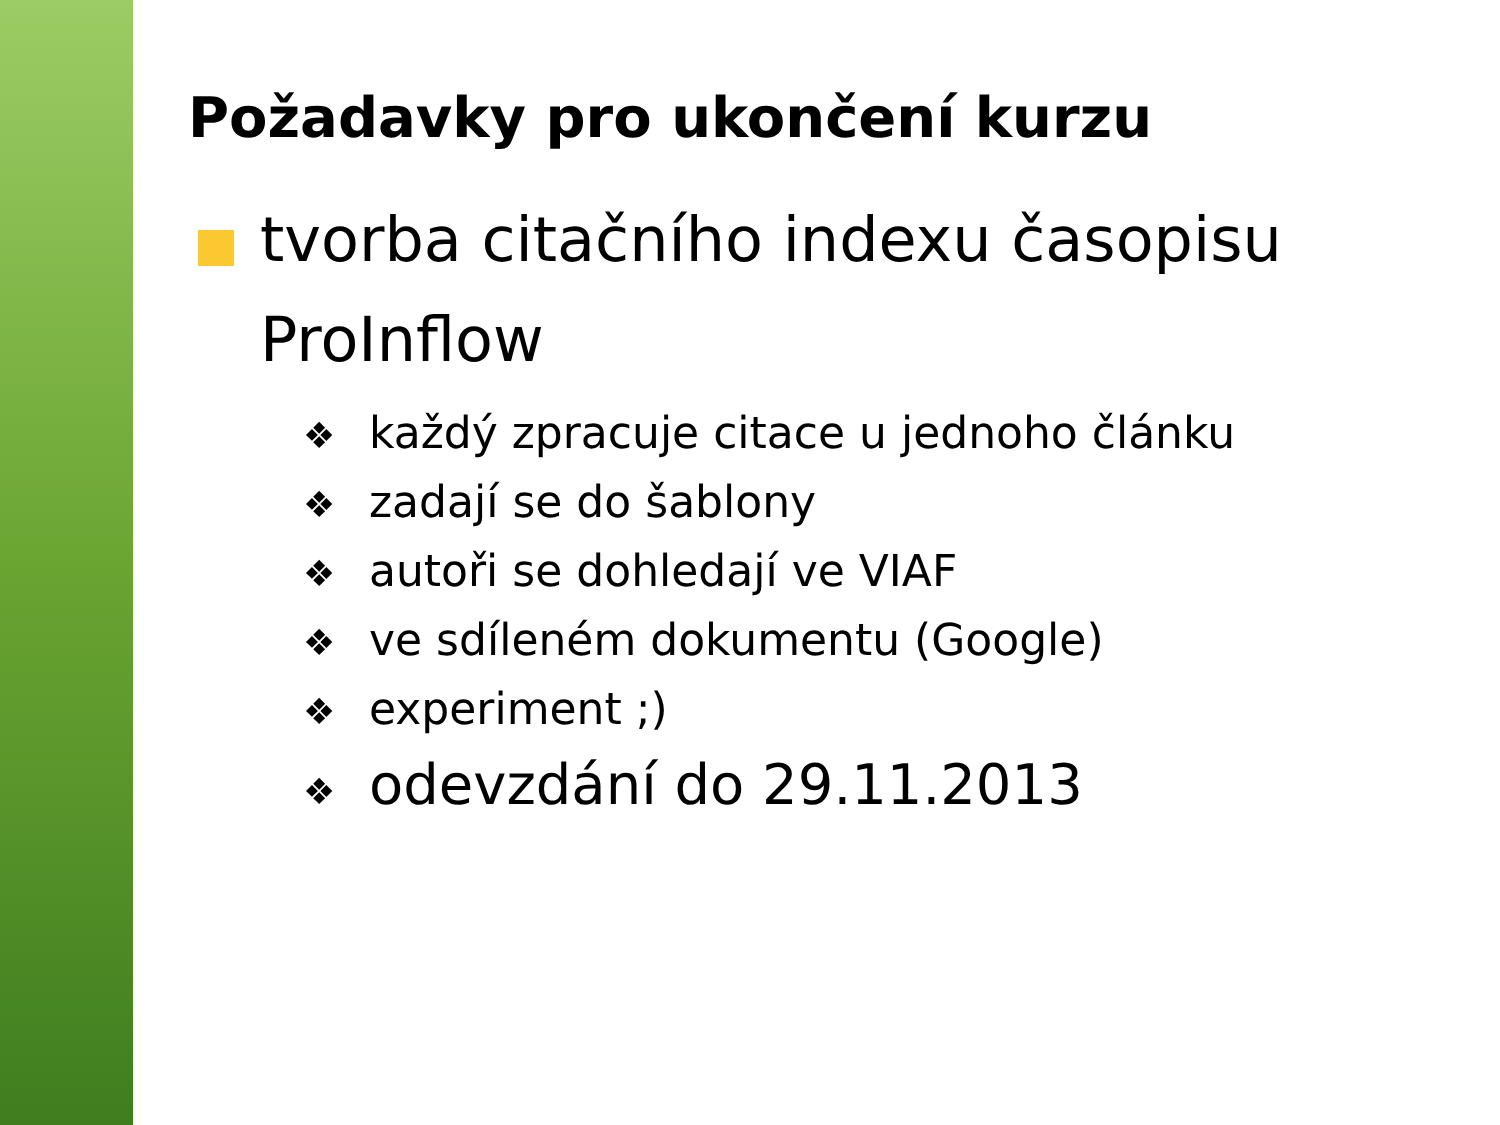Požadavky pro ukončení kurzu
tvorba citačního indexu časopisu ProInflow
❖ každý zpracuje citace u jednoho článku
❖ zadají se do šablony
❖ autoři se dohledají ve VIAF
❖ ve sdíleném dokumentu (Google)
❖ experiment ;)
❖ odevzdání do 29.11.2013